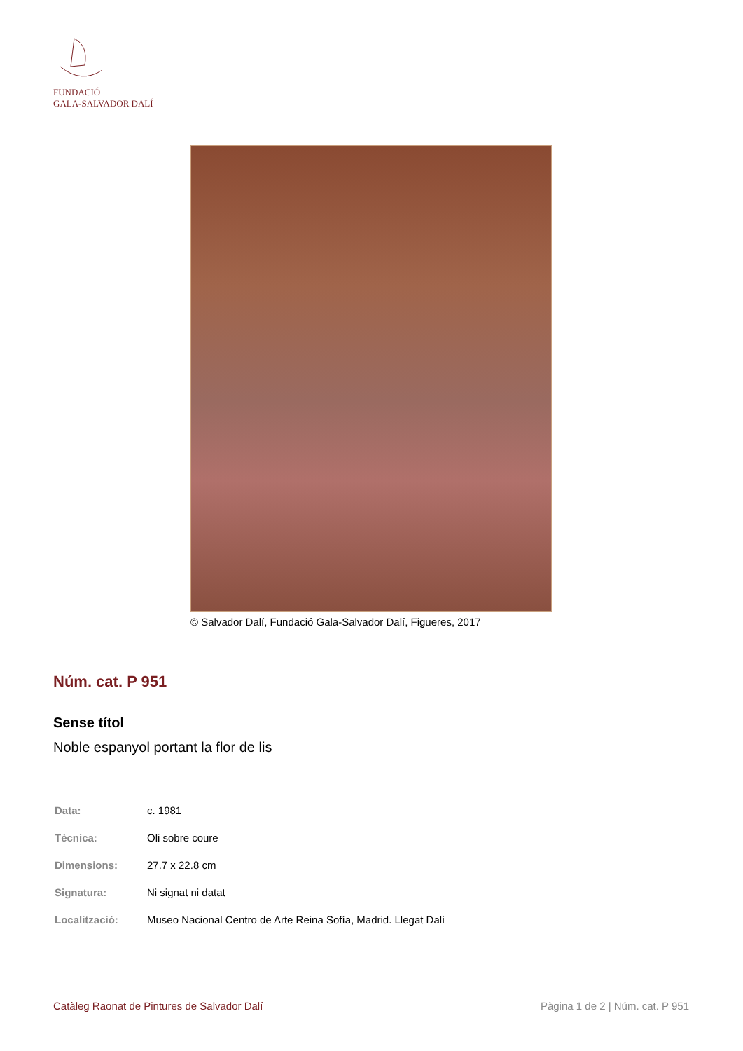FUNDACIÓ
GALA-SALVADOR DALÍ
© Salvador Dalí, Fundació Gala-Salvador Dalí, Figueres, 2017
Núm. cat. P 951
Sense títol
Noble espanyol portant la flor de lis
| Data: | c. 1981 |
| Tècnica: | Oli sobre coure |
| Dimensions: | 27.7 x 22.8 cm |
| Signatura: | Ni signat ni datat |
| Localització: | Museo Nacional Centro de Arte Reina Sofía, Madrid. Llegat Dalí |
Catàleg Raonat de Pintures de Salvador Dalí Pàgina 1 de 2 | Núm. cat. P 951